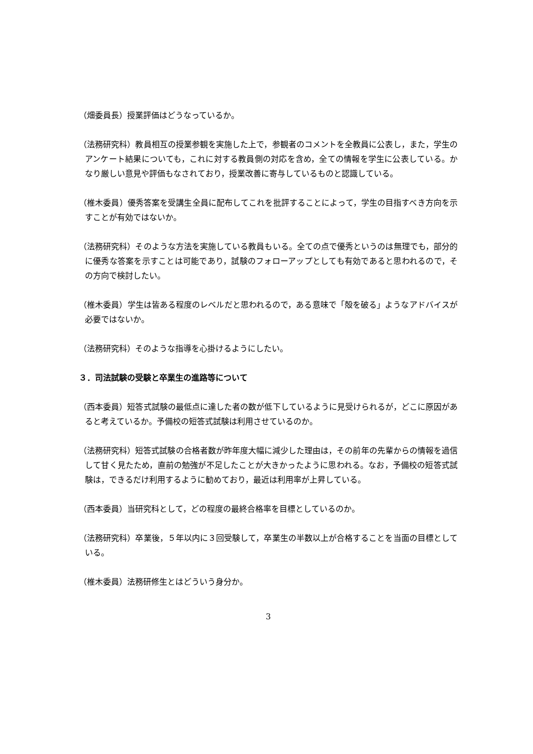（畑委員長）授業評価はどうなっているか。
（法務研究科）教員相互の授業参観を実施した上で，参観者のコメントを全教員に公表し，また，学生のアンケート結果についても，これに対する教員側の対応を含め，全ての情報を学生に公表している。かなり厳しい意見や評価もなされており，授業改善に寄与しているものと認識している。
（椎木委員）優秀答案を受講生全員に配布してこれを批評することによって，学生の目指すべき方向を示すことが有効ではないか。
（法務研究科）そのような方法を実施している教員もいる。全ての点で優秀というのは無理でも，部分的に優秀な答案を示すことは可能であり，試験のフォローアップとしても有効であると思われるので，その方向で検討したい。
（椎木委員）学生は皆ある程度のレベルだと思われるので，ある意味で「殻を破る」ようなアドバイスが必要ではないか。
（法務研究科）そのような指導を心掛けるようにしたい。
３．司法試験の受験と卒業生の進路等について
（西本委員）短答式試験の最低点に達した者の数が低下しているように見受けられるが，どこに原因があると考えているか。予備校の短答式試験は利用させているのか。
（法務研究科）短答式試験の合格者数が昨年度大幅に減少した理由は，その前年の先輩からの情報を過信して甘く見たため，直前の勉強が不足したことが大きかったように思われる。なお，予備校の短答式試験は，できるだけ利用するように勧めており，最近は利用率が上昇している。
（西本委員）当研究科として，どの程度の最終合格率を目標としているのか。
（法務研究科）卒業後，５年以内に３回受験して，卒業生の半数以上が合格することを当面の目標としている。
（椎木委員）法務研修生とはどういう身分か。
3